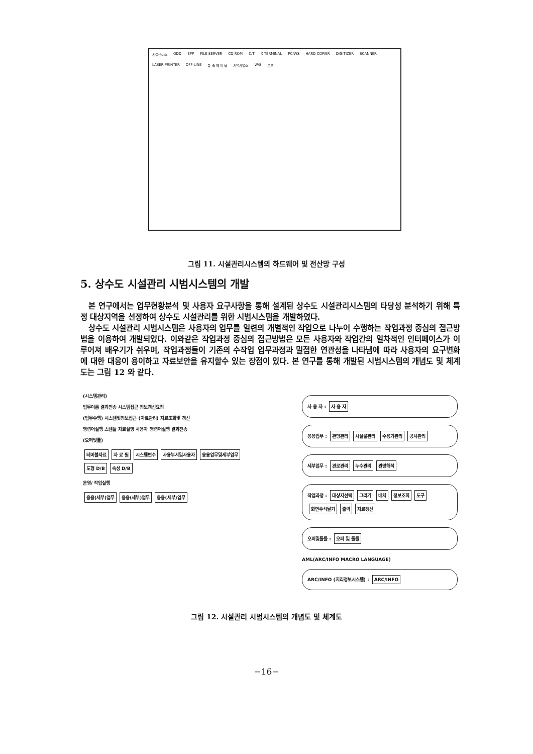시설관리소 ODD EPP FILE SERVER CD ROM C/T X TERMINAL PC/WS HARD COPIER DIGITIZER SCANNER LASER PRINTER OFF-LINE 통 속 체 이 블 지역사업소 W/S 본부
그림 11. 시설관리시스템의 하드웨어 및 전산망 구성
5. 상수도 시설관리 시범시스템의 개발
본 연구에서는 업무현황분석 및 사용자 요구사항을 통해 설계된 상수도 시설관리시스템의 타당성 분석하기 위해 특정 대상지역을 선정하여 상수도 시설관리를 위한 시범시스템을 개발하였다.
상수도 시설관리 시범시스템은 사용자의 업무를 일련의 개별적인 작업으로 나누어 수행하는 작업과정 중심의 접근방법을 이용하여 개발되었다. 이와같은 작업과정 중심의 접근방법은 모든 사용자와 작업간의 일차적인 인터페이스가 이루어져 배우기가 쉬우며, 작업과정들이 기존의 수작업 업무과정과 밀접한 연관성을 나타냄에 따라 사용자의 요구변화에 대한 대응이 용이하고 자료보안을 유지할수 있는 장점이 있다. 본 연구를 통해 개발된 시범시스템의 개념도 및 체계도는 그림 12 와 같다.
(시스템관리)
업무이름 결과전송 시스템접근 정보갱신요청
(업무수행) 시스템및정보접근 (자료관리) 자료조회및 갱신
명령어실행 스템들 자료설명 사용자 명령어실행 결과전송
(오퍼및툴)
테이블자료 자 료 원 시스템변수 사용부서및사용자 응용업무및세부업무 도형 D/B 속성 D/B
운영/ 작업실행
응용(세부)업무 응용(세부)업무 응용(세부)업무
사 용 자 : 사 용 자
응용업무 : 관망관리 시설물관리 수용가관리 공사관리
세부업무 : 관로관리 누수관리 관망해석
작업과정 : 대상지선택 그리기 배치 정보조회 도구 화면주석달기 출력 자료갱신
오퍼및툴들 : 오퍼 및 툴들
AML(ARC/INFO MACRO LANGUAGE)
ARC/INFO (지리정보시스템) : ARC/INFO
그림 12. 시설관리 시범시스템의 개념도 및 체계도
−16−